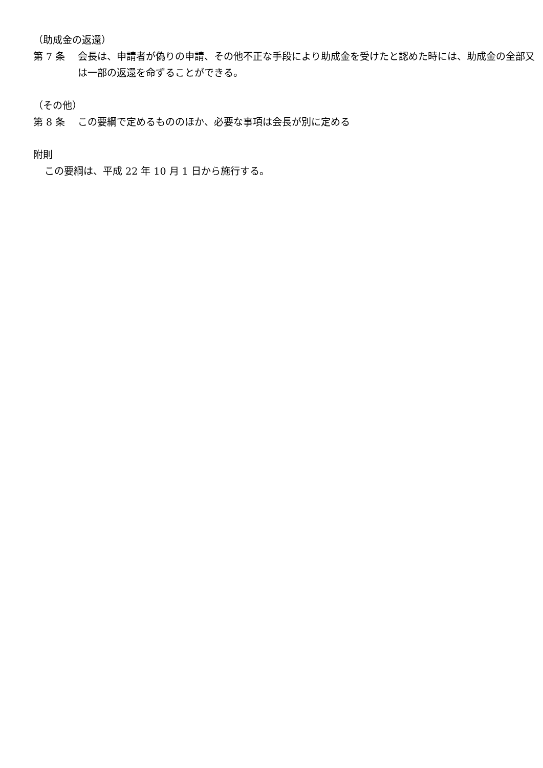（助成金の返還）
第 7 条 会長は、申請者が偽りの申請、その他不正な手段により助成金を受けたと認めた時には、助成金の全部又は一部の返還を命ずることができる。
（その他）
第 8 条 この要綱で定めるもののほか、必要な事項は会長が別に定める
附則
この要綱は、平成 22 年 10 月 1 日から施行する。